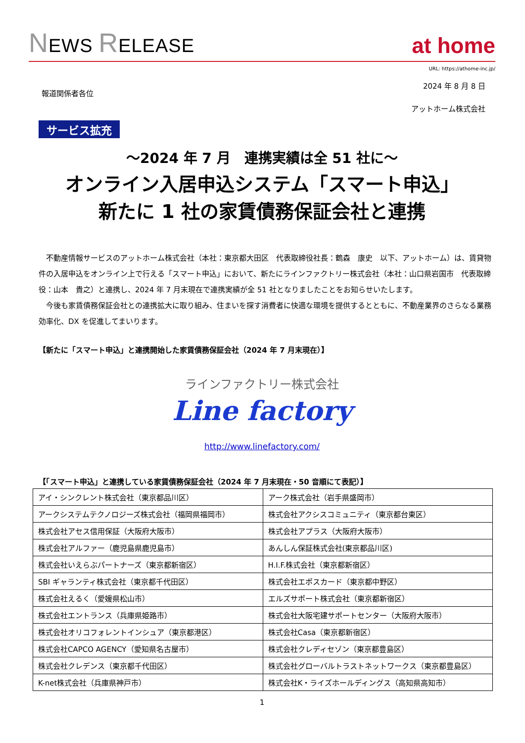NEWS RELEASE
at home
URL: https://athome-inc.jp/
2024 年 8 月 8 日
報道関係者各位
アットホーム株式会社
サービス拡充
～2024 年 7 月　連携実績は全 51 社に～
オンライン入居申込システム「スマート申込」
新たに 1 社の家賃債務保証会社と連携
不動産情報サービスのアットホーム株式会社（本社：東京都大田区　代表取締役社長：鶴森　康史　以下、アットホーム）は、賃貸物件の入居申込をオンライン上で行える「スマート申込」において、新たにラインファクトリー株式会社（本社：山口県岩国市　代表取締役：山本　貴之）と連携し、2024 年 7 月末現在で連携実績が全 51 社となりましたことをお知らせいたします。
今後も家賃債務保証会社との連携拡大に取り組み、住まいを探す消費者に快適な環境を提供するとともに、不動産業界のさらなる業務効率化、DX を促進してまいります。
【新たに「スマート申込」と連携開始した家賃債務保証会社（2024 年 7 月末現在）】
ラインファクトリー株式会社
Line factory
http://www.linefactory.com/
【「スマート申込」と連携している家賃債務保証会社（2024 年 7 月末現在・50 音順にて表記）】
| アイ・シンクレント株式会社（東京都品川区） | アーク株式会社（岩手県盛岡市） |
| アークシステムテクノロジーズ株式会社（福岡県福岡市） | 株式会社アクシスコミュニティ（東京都台東区） |
| 株式会社アセス信用保証（大阪府大阪市） | 株式会社アプラス（大阪府大阪市） |
| 株式会社アルファー（鹿児島県鹿児島市） | あんしん保証株式会社(東京都品川区) |
| 株式会社いえらぶパートナーズ（東京都新宿区） | H.I.F.株式会社（東京都新宿区） |
| SBI ギャランティ株式会社（東京都千代田区） | 株式会社エポスカード（東京都中野区） |
| 株式会社えるく（愛媛県松山市） | エルズサポート株式会社（東京都新宿区） |
| 株式会社エントランス（兵庫県姫路市） | 株式会社大阪宅建サポートセンター（大阪府大阪市） |
| 株式会社オリコフォレントインシュア（東京都港区） | 株式会社Casa（東京都新宿区） |
| 株式会社CAPCO AGENCY（愛知県名古屋市） | 株式会社クレディセゾン（東京都豊島区） |
| 株式会社クレデンス（東京都千代田区） | 株式会社グローバルトラストネットワークス（東京都豊島区） |
| K-net株式会社（兵庫県神戸市） | 株式会社K・ライズホールディングス（高知県高知市） |
1